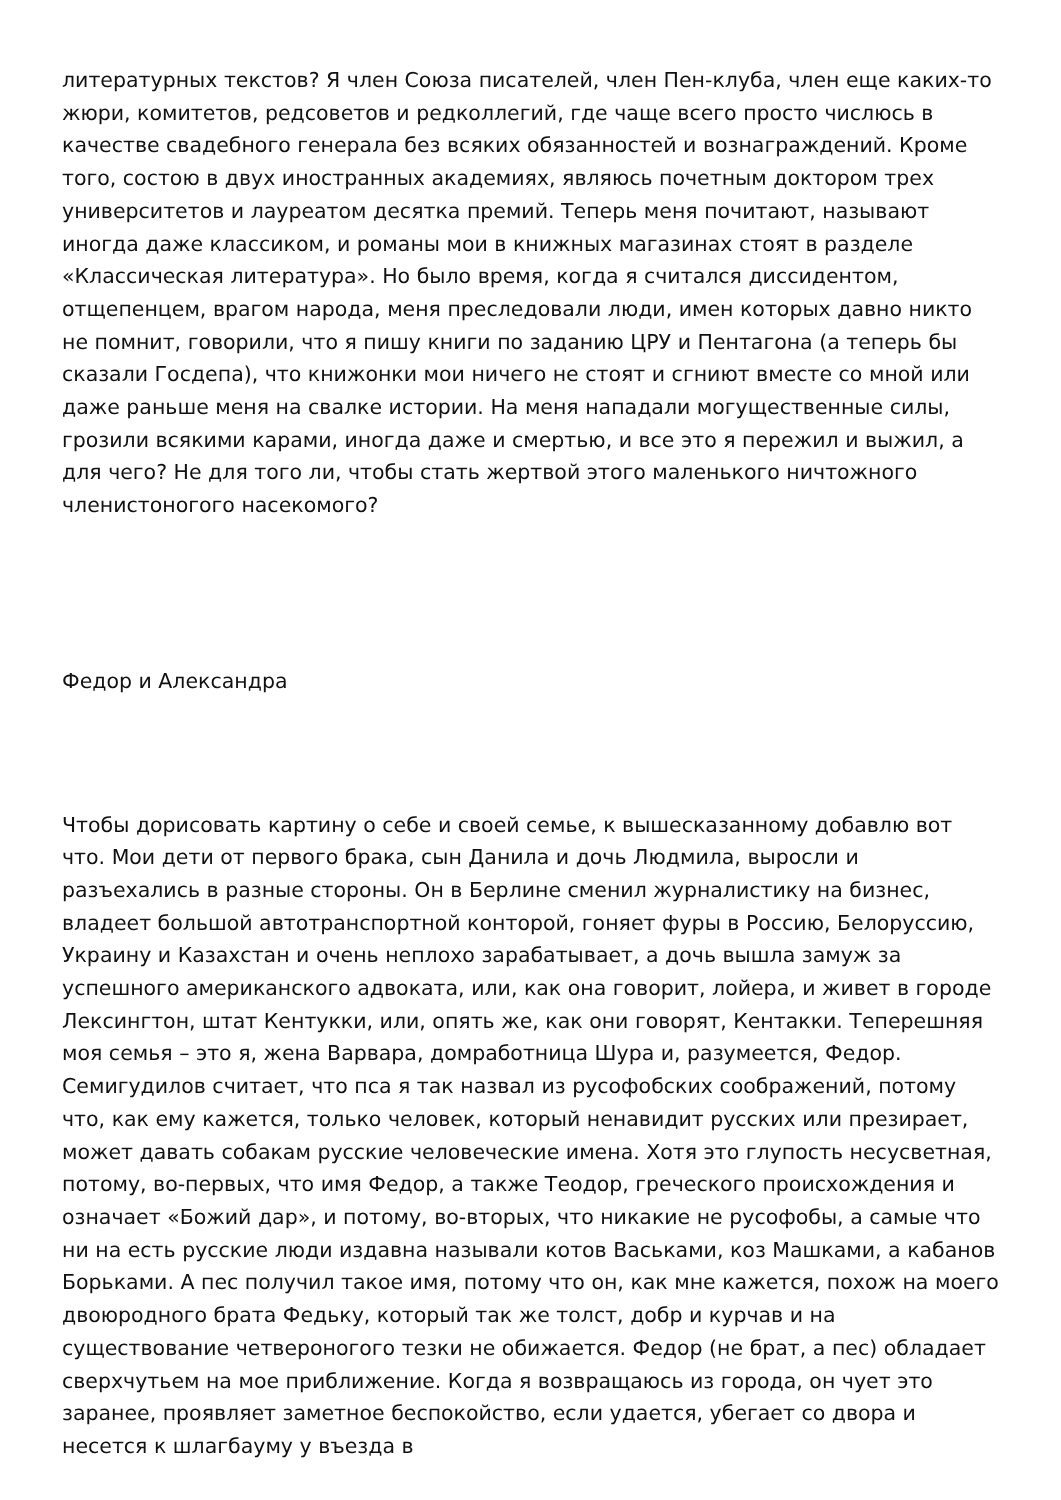литературных текстов? Я член Союза писателей, член Пен-клуба, член еще каких-то жюри, комитетов, редсоветов и редколлегий, где чаще всего просто числюсь в качестве свадебного генерала без всяких обязанностей и вознаграждений. Кроме того, состою в двух иностранных академиях, являюсь почетным доктором трех университетов и лауреатом десятка премий. Теперь меня почитают, называют иногда даже классиком, и романы мои в книжных магазинах стоят в разделе «Классическая литература». Но было время, когда я считался диссидентом, отщепенцем, врагом народа, меня преследовали люди, имен которых давно никто не помнит, говорили, что я пишу книги по заданию ЦРУ и Пентагона (а теперь бы сказали Госдепа), что книжонки мои ничего не стоят и сгниют вместе со мной или даже раньше меня на свалке истории. На меня нападали могущественные силы, грозили всякими карами, иногда даже и смертью, и все это я пережил и выжил, а для чего? Не для того ли, чтобы стать жертвой этого маленького ничтожного членистоногого насекомого?
Федор и Александра
Чтобы дорисовать картину о себе и своей семье, к вышесказанному добавлю вот что. Мои дети от первого брака, сын Данила и дочь Людмила, выросли и разъехались в разные стороны. Он в Берлине сменил журналистику на бизнес, владеет большой автотранспортной конторой, гоняет фуры в Россию, Белоруссию, Украину и Казахстан и очень неплохо зарабатывает, а дочь вышла замуж за успешного американского адвоката, или, как она говорит, лойера, и живет в городе Лексингтон, штат Кентукки, или, опять же, как они говорят, Кентакки. Теперешняя моя семья – это я, жена Варвара, домработница Шура и, разумеется, Федор. Семигудилов считает, что пса я так назвал из русофобских соображений, потому что, как ему кажется, только человек, который ненавидит русских или презирает, может давать собакам русские человеческие имена. Хотя это глупость несусветная, потому, во-первых, что имя Федор, а также Теодор, греческого происхождения и означает «Божий дар», и потому, во-вторых, что никакие не русофобы, а самые что ни на есть русские люди издавна называли котов Васьками, коз Машками, а кабанов Борьками. А пес получил такое имя, потому что он, как мне кажется, похож на моего двоюродного брата Федьку, который так же толст, добр и курчав и на существование четвероногого тезки не обижается. Федор (не брат, а пес) обладает сверхчутьем на мое приближение. Когда я возвращаюсь из города, он чует это заранее, проявляет заметное беспокойство, если удается, убегает со двора и несется к шлагбауму у въезда в